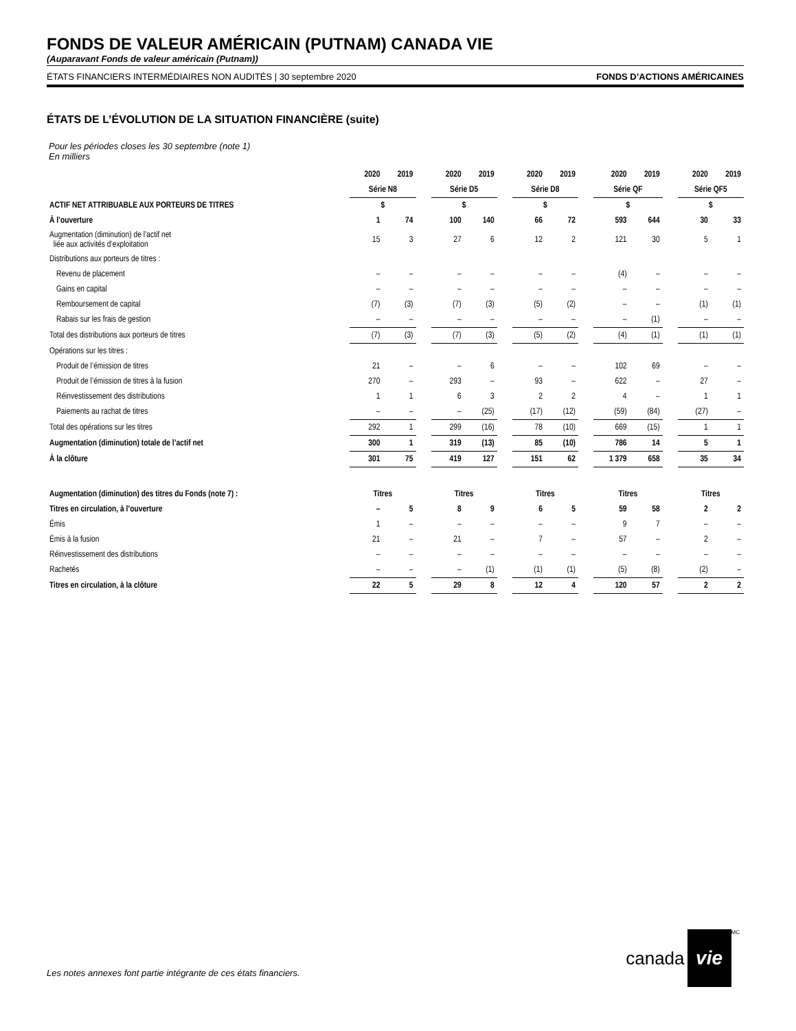FONDS DE VALEUR AMÉRICAIN (PUTNAM) CANADA VIE
(Auparavant Fonds de valeur américain (Putnam))
ÉTATS FINANCIERS INTERMÉDIAIRES NON AUDITÉS | 30 septembre 2020 FONDS D’ACTIONS AMÉRICAINES
ÉTATS DE L’ÉVOLUTION DE LA SITUATION FINANCIÈRE (suite)
Pour les périodes closes les 30 septembre (note 1)
En milliers
| | 2020 | 2019 | | 2020 | 2019 | | 2020 | 2019 | | 2020 | 2019 | | 2020 | 2019 |
| --- | --- | --- | --- | --- | --- | --- | --- | --- | --- | --- | --- | --- | --- | --- |
| | Série N8 | | | Série D5 | | | Série D8 | | | Série QF | | | Série QF5 | |
| ACTIF NET ATTRIBUABLE AUX PORTEURS DE TITRES | $ | | | $ | | | $ | | | $ | | | $ | |
| À l’ouverture | 1 | 74 | | 100 | 140 | | 66 | 72 | | 593 | 644 | | 30 | 33 |
| Augmentation (diminution) de l’actif net liée aux activités d’exploitation | 15 | 3 | | 27 | 6 | | 12 | 2 | | 121 | 30 | | 5 | 1 |
| Distributions aux porteurs de titres : | | | | | | | | | | | | | | |
| Revenu de placement | – | – | | – | – | | – | – | | (4) | – | | – | – |
| Gains en capital | – | – | | – | – | | – | – | | – | – | | – | – |
| Remboursement de capital | (7) | (3) | | (7) | (3) | | (5) | (2) | | – | – | | (1) | (1) |
| Rabais sur les frais de gestion | – | – | | – | – | | – | – | | – | (1) | | – | – |
| Total des distributions aux porteurs de titres | (7) | (3) | | (7) | (3) | | (5) | (2) | | (4) | (1) | | (1) | (1) |
| Opérations sur les titres : | | | | | | | | | | | | | | |
| Produit de l’émission de titres | 21 | – | | – | 6 | | – | – | | 102 | 69 | | – | – |
| Produit de l’émission de titres à la fusion | 270 | – | | 293 | – | | 93 | – | | 622 | – | | 27 | – |
| Réinvestissement des distributions | 1 | 1 | | 6 | 3 | | 2 | 2 | | 4 | – | | 1 | 1 |
| Paiements au rachat de titres | – | – | | – | (25) | | (17) | (12) | | (59) | (84) | | (27) | – |
| Total des opérations sur les titres | 292 | 1 | | 299 | (16) | | 78 | (10) | | 669 | (15) | | 1 | 1 |
| Augmentation (diminution) totale de l’actif net | 300 | 1 | | 319 | (13) | | 85 | (10) | | 786 | 14 | | 5 | 1 |
| À la clôture | 301 | 75 | | 419 | 127 | | 151 | 62 | | 1 379 | 658 | | 35 | 34 |
| Augmentation (diminution) des titres du Fonds (note 7) : | Titres | | | Titres | | | Titres | | | Titres | | | Titres | |
| Titres en circulation, à l’ouverture | – | 5 | | 8 | 9 | | 6 | 5 | | 59 | 58 | | 2 | 2 |
| Émis | 1 | – | | – | – | | – | – | | 9 | 7 | | – | – |
| Émis à la fusion | 21 | – | | 21 | – | | 7 | – | | 57 | – | | 2 | – |
| Réinvestissement des distributions | – | – | | – | – | | – | – | | – | – | | – | – |
| Rachetés | – | – | | – | (1) | | (1) | (1) | | (5) | (8) | | (2) | – |
| Titres en circulation, à la clôture | 22 | 5 | | 29 | 8 | | 12 | 4 | | 120 | 57 | | 2 | 2 |
Les notes annexes font partie intégrante de ces états financiers.
canada
vie
<sup>MC</sup>